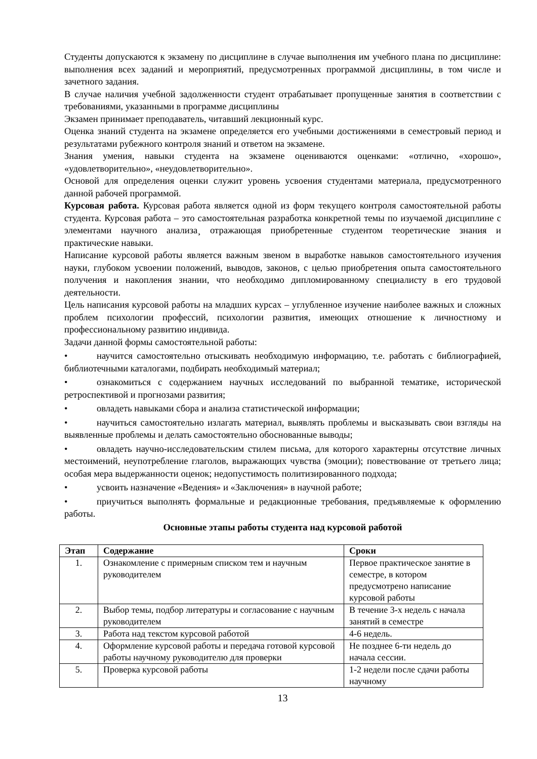Студенты допускаются к экзамену по дисциплине в случае выполнения им учебного плана по дисциплине: выполнения всех заданий и мероприятий, предусмотренных программой дисциплины, в том числе и зачетного задания.
В случае наличия учебной задолженности студент отрабатывает пропущенные занятия в соответствии с требованиями, указанными в программе дисциплины
Экзамен принимает преподаватель, читавший лекционный курс.
Оценка знаний студента на экзамене определяется его учебными достижениями в семестровый период и результатами рубежного контроля знаний и ответом на экзамене.
Знания умения, навыки студента на экзамене оцениваются оценками: «отлично, «хорошо», «удовлетворительно», «неудовлетворительно».
Основой для определения оценки служит уровень усвоения студентами материала, предусмотренного данной рабочей программой.
Курсовая работа. Курсовая работа является одной из форм текущего контроля самостоятельной работы студента. Курсовая работа – это самостоятельная разработка конкретной темы по изучаемой дисциплине с элементами научного анализа¸ отражающая приобретенные студентом теоретические знания и практические навыки.
Написание курсовой работы является важным звеном в выработке навыков самостоятельного изучения науки, глубоком усвоении положений, выводов, законов, с целью приобретения опыта самостоятельного получения и накопления знании, что необходимо дипломированному специалисту в его трудовой деятельности.
Цель написания курсовой работы на младших курсах – углубленное изучение наиболее важных и сложных проблем психологии профессий, психологии развития, имеющих отношение к личностному и профессиональному развитию индивида.
Задачи данной формы самостоятельной работы:
• научится самостоятельно отыскивать необходимую информацию, т.е. работать с библиографией, библиотечными каталогами, подбирать необходимый материал;
• ознакомиться с содержанием научных исследований по выбранной тематике, исторической ретроспективой и прогнозами развития;
• овладеть навыками сбора и анализа статистической информации;
• научиться самостоятельно излагать материал, выявлять проблемы и высказывать свои взгляды на выявленные проблемы и делать самостоятельно обоснованные выводы;
• овладеть научно-исследовательским стилем письма, для которого характерны отсутствие личных местоимений, неупотребление глаголов, выражающих чувства (эмоции); повествование от третьего лица; особая мера выдержанности оценок; недопустимость политизированного подхода;
• усвоить назначение «Ведения» и «Заключения» в научной работе;
• приучиться выполнять формальные и редакционные требования, предъявляемые к оформлению работы.
Основные этапы работы студента над курсовой работой
| Этап | Содержание | Сроки |
| --- | --- | --- |
| 1. | Ознакомление с примерным списком тем и научным руководителем | Первое практическое занятие в семестре, в котором предусмотрено написание курсовой работы |
| 2. | Выбор темы, подбор литературы и согласование с научным руководителем | В течение 3-х недель с начала занятий в семестре |
| 3. | Работа над текстом курсовой работой | 4-6 недель. |
| 4. | Оформление курсовой работы и передача готовой курсовой работы научному руководителю для проверки | Не позднее 6-ти недель до начала сессии. |
| 5. | Проверка курсовой работы | 1-2 недели после сдачи работы научному |
13